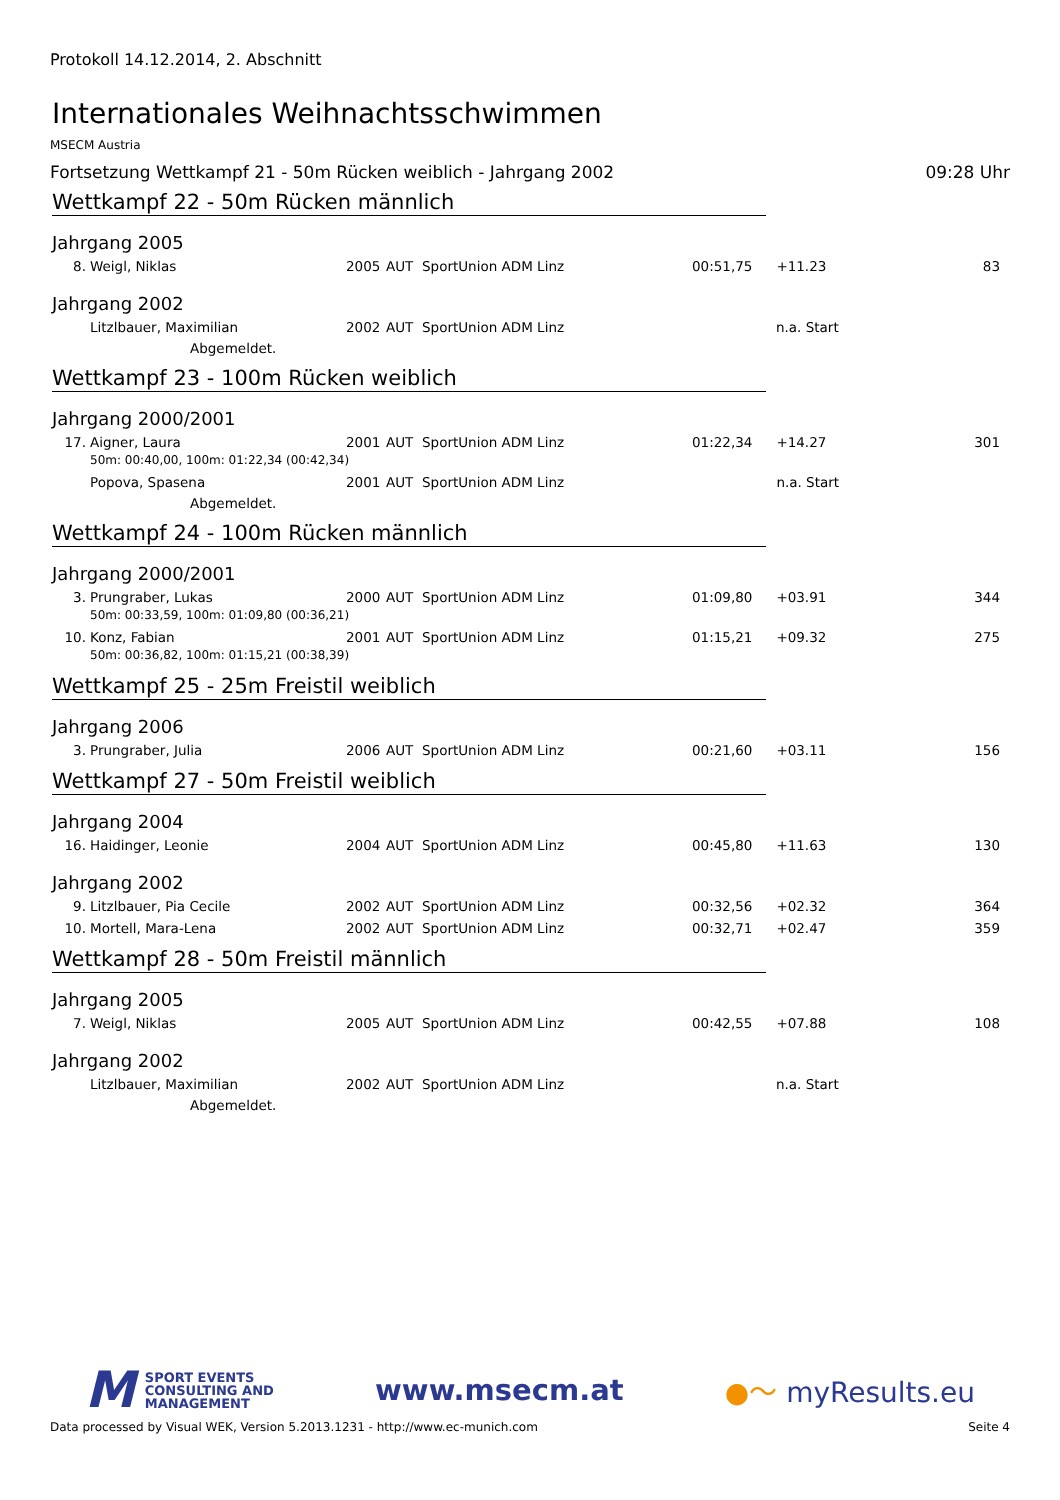Protokoll 14.12.2014, 2. Abschnitt
Internationales Weihnachtsschwimmen
MSECM Austria
Fortsetzung Wettkampf 21 - 50m Rücken weiblich - Jahrgang 2002 09:28 Uhr
Wettkampf 22 - 50m Rücken männlich
Jahrgang 2005
| 8. | Weigl, Niklas | 2005 | AUT | SportUnion ADM Linz | 00:51,75 | +11.23 | 83 |
Jahrgang 2002
| | Litzlbauer, Maximilian | 2002 | AUT | SportUnion ADM Linz | | n.a. Start | |
| Abgemeldet. | | | | | | | |
Wettkampf 23 - 100m Rücken weiblich
Jahrgang 2000/2001
| 17. | Aigner, Laura | 2001 | AUT | SportUnion ADM Linz | 01:22,34 | +14.27 | 301 |
| 50m: 00:40,00, 100m: 01:22,34 (00:42,34) | | | | | | | |
| | Popova, Spasena | 2001 | AUT | SportUnion ADM Linz | | n.a. Start | |
| Abgemeldet. | | | | | | | |
Wettkampf 24 - 100m Rücken männlich
Jahrgang 2000/2001
| 3. | Prungraber, Lukas | 2000 | AUT | SportUnion ADM Linz | 01:09,80 | +03.91 | 344 |
| 50m: 00:33,59, 100m: 01:09,80 (00:36,21) | | | | | | | |
| 10. | Konz, Fabian | 2001 | AUT | SportUnion ADM Linz | 01:15,21 | +09.32 | 275 |
| 50m: 00:36,82, 100m: 01:15,21 (00:38,39) | | | | | | | |
Wettkampf 25 - 25m Freistil weiblich
Jahrgang 2006
| 3. | Prungraber, Julia | 2006 | AUT | SportUnion ADM Linz | 00:21,60 | +03.11 | 156 |
Wettkampf 27 - 50m Freistil weiblich
Jahrgang 2004
| 16. | Haidinger, Leonie | 2004 | AUT | SportUnion ADM Linz | 00:45,80 | +11.63 | 130 |
Jahrgang 2002
| 9. | Litzlbauer, Pia Cecile | 2002 | AUT | SportUnion ADM Linz | 00:32,56 | +02.32 | 364 |
| 10. | Mortell, Mara-Lena | 2002 | AUT | SportUnion ADM Linz | 00:32,71 | +02.47 | 359 |
Wettkampf 28 - 50m Freistil männlich
Jahrgang 2005
| 7. | Weigl, Niklas | 2005 | AUT | SportUnion ADM Linz | 00:42,55 | +07.88 | 108 |
Jahrgang 2002
| | Litzlbauer, Maximilian | 2002 | AUT | SportUnion ADM Linz | | n.a. Start | |
| Abgemeldet. | | | | | | | |
M SPORT EVENTS
CONSULTING AND
MANAGEMENT
www.msecm.at ●〜 myResults.eu
Data processed by Visual WEK, Version 5.2013.1231 - http://www.ec-munich.com Seite 4